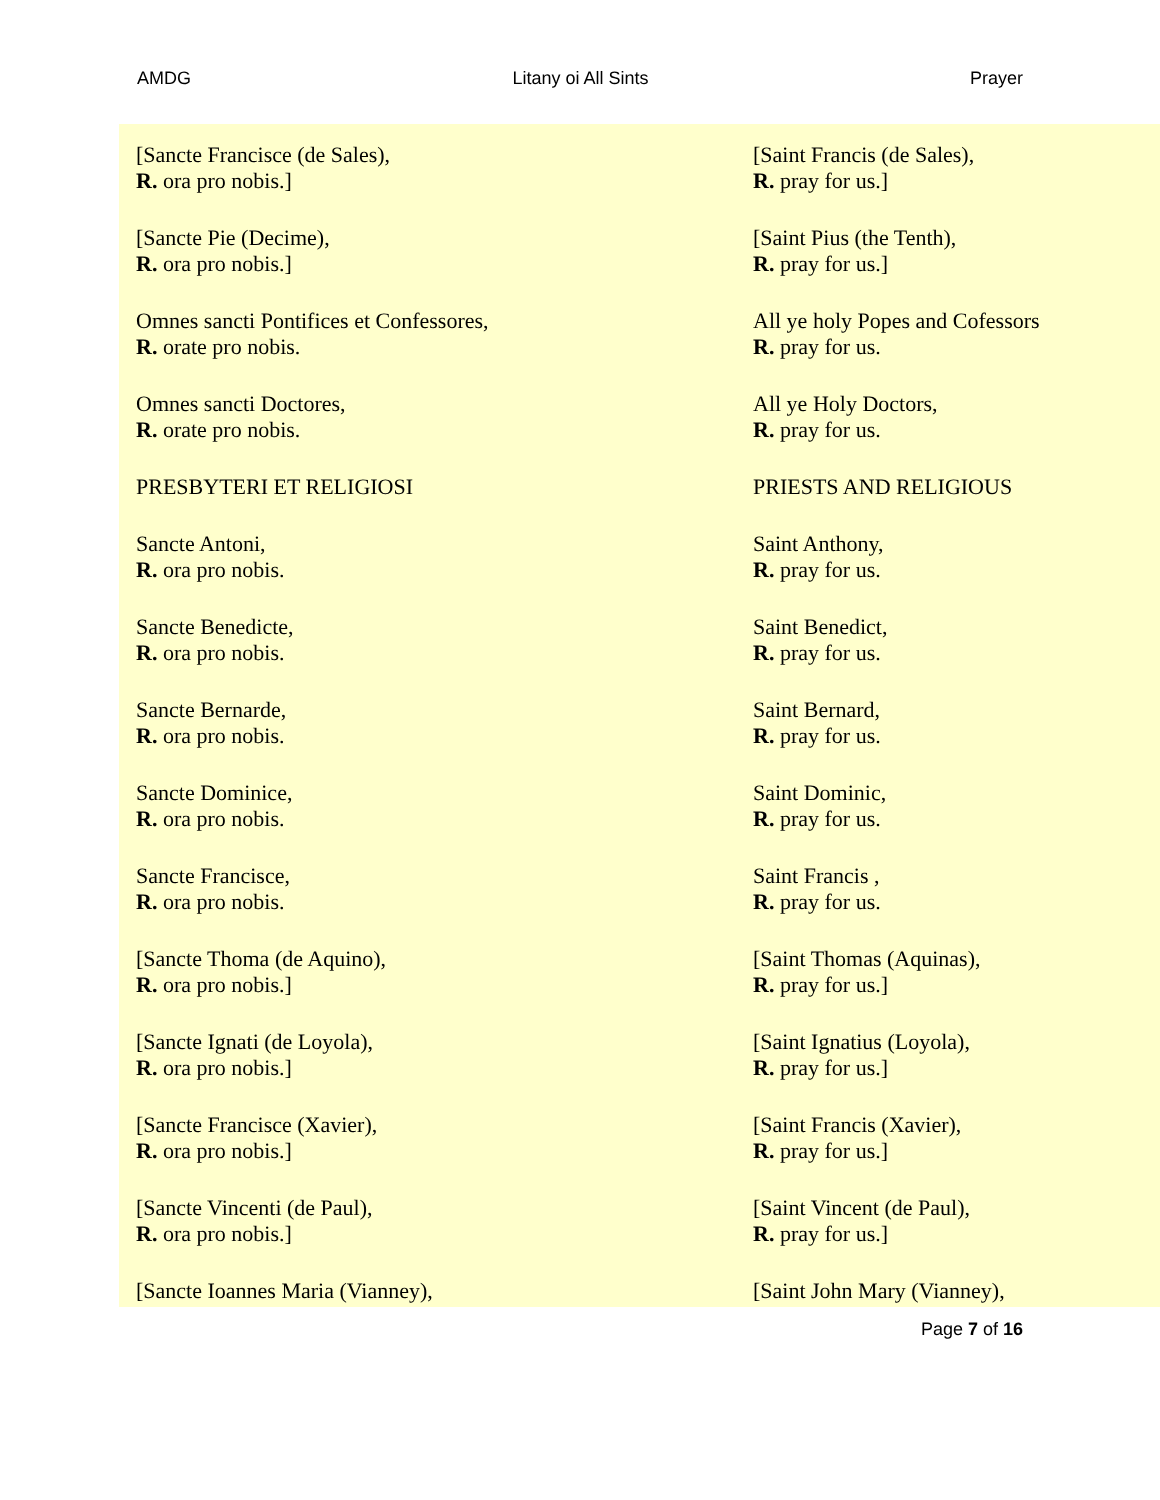AMDG Litany oi All Sints Prayer
[Sancte Francisce (de Sales),
R. ora pro nobis.]
[Saint Francis (de Sales),
R. pray for us.]
[Sancte Pie (Decime),
R. ora pro nobis.]
[Saint Pius (the Tenth),
R. pray for us.]
Omnes sancti Pontifices et Confessores,
R. orate pro nobis.
All ye holy Popes and Cofessors
R. pray for us.
Omnes sancti Doctores,
R. orate pro nobis.
All ye Holy Doctors,
R. pray for us.
PRESBYTERI ET RELIGIOSI PRIESTS AND RELIGIOUS
Sancte Antoni,
R. ora pro nobis.
Saint Anthony,
R. pray for us.
Sancte Benedicte,
R. ora pro nobis.
Saint Benedict,
R. pray for us.
Sancte Bernarde,
R. ora pro nobis.
Saint Bernard,
R. pray for us.
Sancte Dominice,
R. ora pro nobis.
Saint Dominic,
R. pray for us.
Sancte Francisce,
R. ora pro nobis.
Saint Francis ,
R. pray for us.
[Sancte Thoma (de Aquino),
R. ora pro nobis.]
[Saint Thomas (Aquinas),
R. pray for us.]
[Sancte Ignati (de Loyola),
R. ora pro nobis.]
[Saint Ignatius (Loyola),
R. pray for us.]
[Sancte Francisce (Xavier),
R. ora pro nobis.]
[Saint Francis (Xavier),
R. pray for us.]
[Sancte Vincenti (de Paul),
R. ora pro nobis.]
[Saint Vincent (de Paul),
R. pray for us.]
[Sancte Ioannes Maria (Vianney), [Saint John Mary (Vianney),
Page 7 of 16